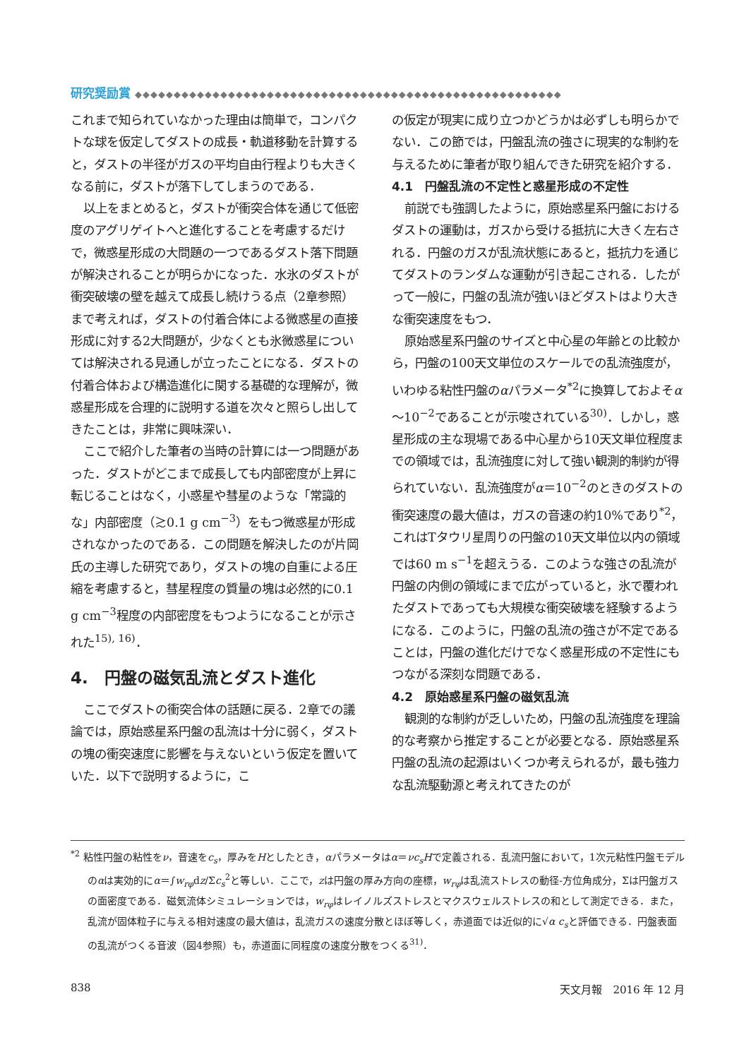研究奨励賞 ◆◆◆◆◆◆◆◆◆◆◆◆◆◆◆◆◆◆◆◆◆◆◆◆◆◆◆◆◆◆◆◆◆◆◆◆◆◆◆◆◆◆◆◆◆◆◆◆◆◆◆◆◆◆◆
これまで知られていなかった理由は簡単で，コンパクトな球を仮定してダストの成長・軌道移動を計算すると，ダストの半径がガスの平均自由行程よりも大きくなる前に，ダストが落下してしまうのである．
以上をまとめると，ダストが衝突合体を通じて低密度のアグリゲイトへと進化することを考慮するだけで，微惑星形成の大問題の一つであるダスト落下問題が解決されることが明らかになった．水氷のダストが衝突破壊の壁を越えて成長し続けうる点（2章参照）まで考えれば，ダストの付着合体による微惑星の直接形成に対する2大問題が，少なくとも氷微惑星については解決される見通しが立ったことになる．ダストの付着合体および構造進化に関する基礎的な理解が，微惑星形成を合理的に説明する道を次々と照らし出してきたことは，非常に興味深い．
ここで紹介した筆者の当時の計算には一つ問題があった．ダストがどこまで成長しても内部密度が上昇に転じることはなく，小惑星や彗星のような「常識的な」内部密度（≳0.1 g cm<sup>−3</sup>）をもつ微惑星が形成されなかったのである．この問題を解決したのが片岡氏の主導した研究であり，ダストの塊の自重による圧縮を考慮すると，彗星程度の質量の塊は必然的に0.1 g cm<sup>−3</sup>程度の内部密度をもつようになることが示された<sup>15), 16)</sup>．
4.　円盤の磁気乱流とダスト進化
ここでダストの衝突合体の話題に戻る．2章での議論では，原始惑星系円盤の乱流は十分に弱く，ダストの塊の衝突速度に影響を与えないという仮定を置いていた．以下で説明するように，こ
の仮定が現実に成り立つかどうかは必ずしも明らかでない．この節では，円盤乱流の強さに現実的な制約を与えるために筆者が取り組んできた研究を紹介する．
4.1　円盤乱流の不定性と惑星形成の不定性
前説でも強調したように，原始惑星系円盤におけるダストの運動は，ガスから受ける抵抗に大きく左右される．円盤のガスが乱流状態にあると，抵抗力を通じてダストのランダムな運動が引き起こされる．したがって一般に，円盤の乱流が強いほどダストはより大きな衝突速度をもつ．
原始惑星系円盤のサイズと中心星の年齢との比較から，円盤の100天文単位のスケールでの乱流強度が，いわゆる粘性円盤のαパラメータ<sup>*2</sup>に換算しておよそα～10<sup>−2</sup>であることが示唆されている<sup>30)</sup>．しかし，惑星形成の主な現場である中心星から10天文単位程度までの領域では，乱流強度に対して強い観測的制約が得られていない．乱流強度がα＝10<sup>−2</sup>のときのダストの衝突速度の最大値は，ガスの音速の約10%であり<sup>*2</sup>，これはTタウリ星周りの円盤の10天文単位以内の領域では60 m s<sup>−1</sup>を超えうる．このような強さの乱流が円盤の内側の領域にまで広がっていると，氷で覆われたダストであっても大規模な衝突破壊を経験するようになる．このように，円盤の乱流の強さが不定であることは，円盤の進化だけでなく惑星形成の不定性にもつながる深刻な問題である．
4.2　原始惑星系円盤の磁気乱流
観測的な制約が乏しいため，円盤の乱流強度を理論的な考察から推定することが必要となる．原始惑星系円盤の乱流の起源はいくつか考えられるが，最も強力な乱流駆動源と考えれてきたのが
<sup>*2</sup> 粘性円盤の粘性をν，音速をc<sub>s</sub>，厚みをHとしたとき，αパラメータはα＝νc<sub>s</sub>Hで定義される．乱流円盤において，1次元粘性円盤モデルのαは実効的にα＝∫w<sub>rφ</sub>dz/Σc<sub>s</sub><sup>2</sup>と等しい．ここで，zは円盤の厚み方向の座標，w<sub>rφ</sub>は乱流ストレスの動径-方位角成分，Σは円盤ガスの面密度である．磁気流体シミュレーションでは，w<sub>rφ</sub>はレイノルズストレスとマクスウェルストレスの和として測定できる．また，乱流が固体粒子に与える相対速度の最大値は，乱流ガスの速度分散とほぼ等しく，赤道面では近似的に√α c<sub>s</sub>と評価できる．円盤表面の乱流がつくる音波（図4参照）も，赤道面に同程度の速度分散をつくる<sup>31)</sup>．
838 天文月報　2016 年 12 月